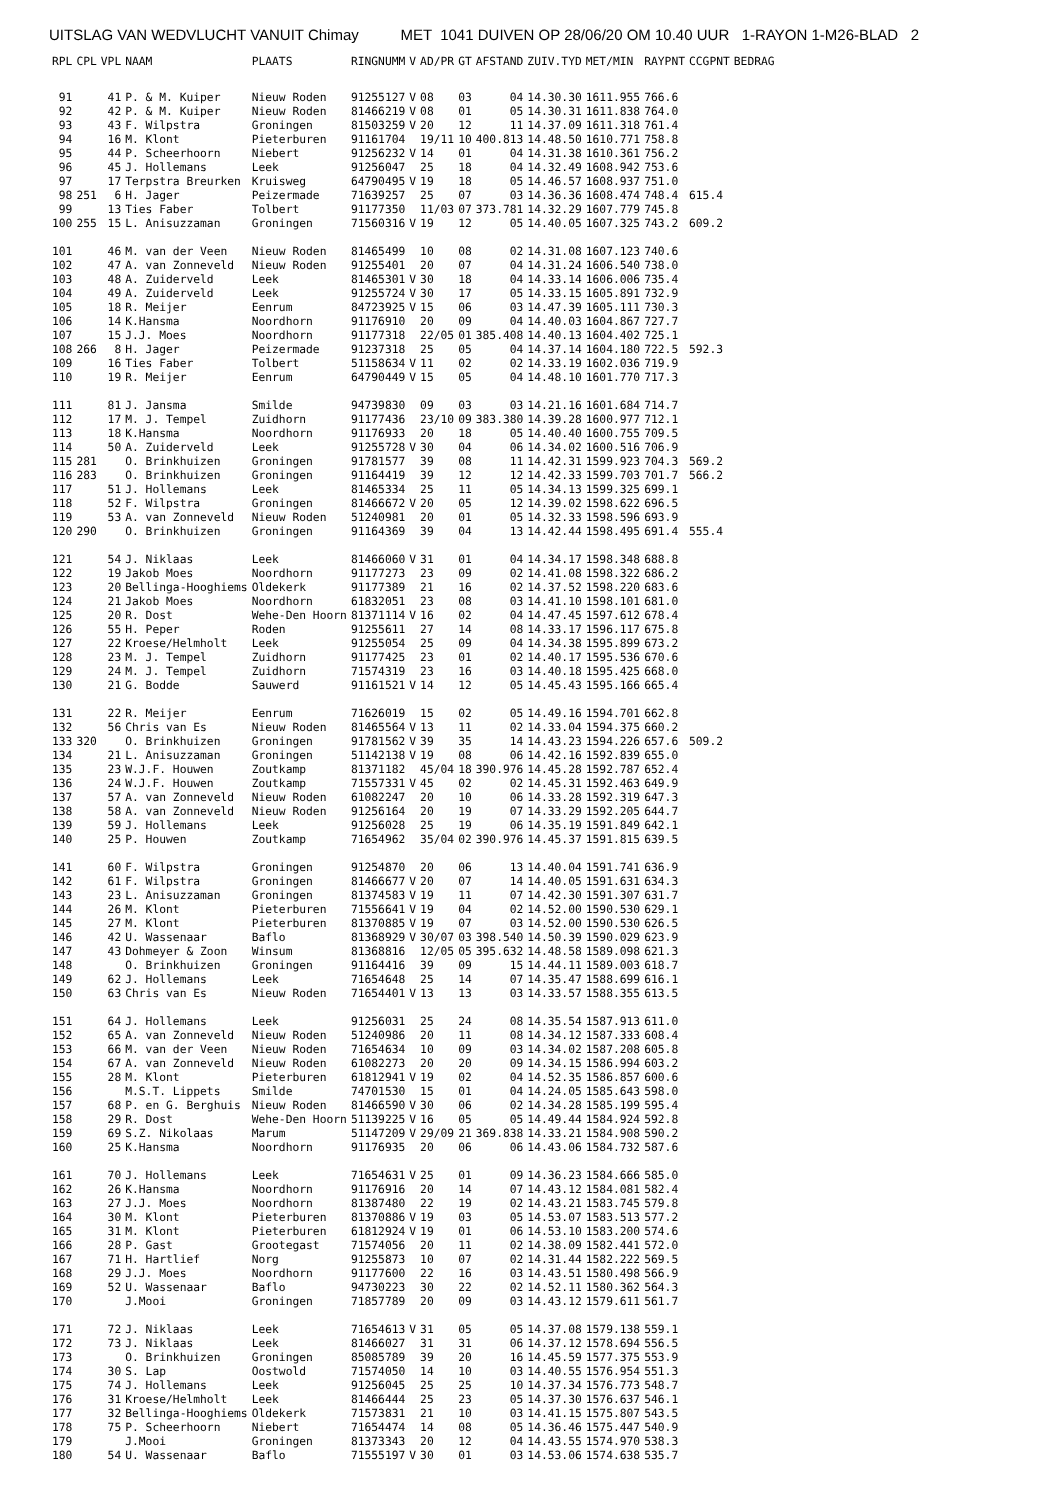UITSLAG VAN WEDVLUCHT VANUIT Chimay MET 1041 DUIVEN OP 28/06/20 OM 10.40 UUR 1-RAYON 1-M26-BLAD 2
| RPL | CPL | VPL | NAAM | PLAATS | RINGNUMM | V | AD/PR | GT | AFSTAND | ZUIV.TYD | MET/MIN | RAYPNT | CCGPNT | BEDRAG |
| --- | --- | --- | --- | --- | --- | --- | --- | --- | --- | --- | --- | --- | --- | --- |
| 91 | | 41 | P. & M. Kuiper | Nieuw Roden | 91255127 | V | 08 | 03 | 04 | 14.30.30 | 1611.955 | 766.6 | | |
| 92 | | 42 | P. & M. Kuiper | Nieuw Roden | 81466219 | V | 08 | 01 | 05 | 14.30.31 | 1611.838 | 764.0 | | |
| 93 | | 43 | F. Wilpstra | Groningen | 81503259 | V | 20 | 12 | 11 | 14.37.09 | 1611.318 | 761.4 | | |
| 94 | | 16 | M. Klont | Pieterburen | 91161704 | | 19/11 | 10 | 400.813 | 14.48.50 | 1610.771 | 758.8 | | |
| 95 | | 44 | P. Scheerhoorn | Niebert | 91256232 | V | 14 | 01 | 04 | 14.31.38 | 1610.361 | 756.2 | | |
| 96 | | 45 | J. Hollemans | Leek | 91256047 | | 25 | 18 | 04 | 14.32.49 | 1608.942 | 753.6 | | |
| 97 | | 17 | Terpstra Breurken | Kruisweg | 64790495 | V | 19 | 18 | 05 | 14.46.57 | 1608.937 | 751.0 | | |
| 98 | 251 | 6 | H. Jager | Peizermade | 71639257 | | 25 | 07 | 03 | 14.36.36 | 1608.474 | 748.4 | 615.4 | |
| 99 | | 13 | Ties Faber | Tolbert | 91177350 | | 11/03 | 07 | 373.781 | 14.32.29 | 1607.779 | 745.8 | | |
| 100 | 255 | 15 | L. Anisuzzaman | Groningen | 71560316 | V | 19 | 12 | 05 | 14.40.05 | 1607.325 | 743.2 | 609.2 | |
| 101 | | 46 | M. van der Veen | Nieuw Roden | 81465499 | | 10 | 08 | 02 | 14.31.08 | 1607.123 | 740.6 | | |
| 102 | | 47 | A. van Zonneveld | Nieuw Roden | 91255401 | | 20 | 07 | 04 | 14.31.24 | 1606.540 | 738.0 | | |
| 103 | | 48 | A. Zuiderveld | Leek | 81465301 | V | 30 | 18 | 04 | 14.33.14 | 1606.006 | 735.4 | | |
| 104 | | 49 | A. Zuiderveld | Leek | 91255724 | V | 30 | 17 | 05 | 14.33.15 | 1605.891 | 732.9 | | |
| 105 | | 18 | R. Meijer | Eenrum | 84723925 | V | 15 | 06 | 03 | 14.47.39 | 1605.111 | 730.3 | | |
| 106 | | 14 | K.Hansma | Noordhorn | 91176910 | | 20 | 09 | 04 | 14.40.03 | 1604.867 | 727.7 | | |
| 107 | | 15 | J.J. Moes | Noordhorn | 91177318 | | 22/05 | 01 | 385.408 | 14.40.13 | 1604.402 | 725.1 | | |
| 108 | 266 | 8 | H. Jager | Peizermade | 91237318 | | 25 | 05 | 04 | 14.37.14 | 1604.180 | 722.5 | 592.3 | |
| 109 | | 16 | Ties Faber | Tolbert | 51158634 | V | 11 | 02 | 02 | 14.33.19 | 1602.036 | 719.9 | | |
| 110 | | 19 | R. Meijer | Eenrum | 64790449 | V | 15 | 05 | 04 | 14.48.10 | 1601.770 | 717.3 | | |
| 111 | | 81 | J. Jansma | Smilde | 94739830 | | 09 | 03 | 03 | 14.21.16 | 1601.684 | 714.7 | | |
| 112 | | 17 | M. J. Tempel | Zuidhorn | 91177436 | | 23/10 | 09 | 383.380 | 14.39.28 | 1600.977 | 712.1 | | |
| 113 | | 18 | K.Hansma | Noordhorn | 91176933 | | 20 | 18 | 05 | 14.40.40 | 1600.755 | 709.5 | | |
| 114 | | 50 | A. Zuiderveld | Leek | 91255728 | V | 30 | 04 | 06 | 14.34.02 | 1600.516 | 706.9 | | |
| 115 | 281 | | O. Brinkhuizen | Groningen | 91781577 | | 39 | 08 | 11 | 14.42.31 | 1599.923 | 704.3 | 569.2 | |
| 116 | 283 | | O. Brinkhuizen | Groningen | 91164419 | | 39 | 12 | 12 | 14.42.33 | 1599.703 | 701.7 | 566.2 | |
| 117 | | 51 | J. Hollemans | Leek | 81465334 | | 25 | 11 | 05 | 14.34.13 | 1599.325 | 699.1 | | |
| 118 | | 52 | F. Wilpstra | Groningen | 81466672 | V | 20 | 05 | 12 | 14.39.02 | 1598.622 | 696.5 | | |
| 119 | | 53 | A. van Zonneveld | Nieuw Roden | 51240981 | | 20 | 01 | 05 | 14.32.33 | 1598.596 | 693.9 | | |
| 120 | 290 | | O. Brinkhuizen | Groningen | 91164369 | | 39 | 04 | 13 | 14.42.44 | 1598.495 | 691.4 | 555.4 | |
| 121 | | 54 | J. Niklaas | Leek | 81466060 | V | 31 | 01 | 04 | 14.34.17 | 1598.348 | 688.8 | | |
| 122 | | 19 | Jakob Moes | Noordhorn | 91177273 | | 23 | 09 | 02 | 14.41.08 | 1598.322 | 686.2 | | |
| 123 | | 20 | Bellinga-Hooghiems | Oldekerk | 91177389 | | 21 | 16 | 02 | 14.37.52 | 1598.220 | 683.6 | | |
| 124 | | 21 | Jakob Moes | Noordhorn | 61832051 | | 23 | 08 | 03 | 14.41.10 | 1598.101 | 681.0 | | |
| 125 | | 20 | R. Dost | Wehe-Den Hoorn | 81371114 | V | 16 | 02 | 04 | 14.47.45 | 1597.612 | 678.4 | | |
| 126 | | 55 | H. Peper | Roden | 91255611 | | 27 | 14 | 08 | 14.33.17 | 1596.117 | 675.8 | | |
| 127 | | 22 | Kroese/Helmholt | Leek | 91255054 | | 25 | 09 | 04 | 14.34.38 | 1595.899 | 673.2 | | |
| 128 | | 23 | M. J. Tempel | Zuidhorn | 91177425 | | 23 | 01 | 02 | 14.40.17 | 1595.536 | 670.6 | | |
| 129 | | 24 | M. J. Tempel | Zuidhorn | 71574319 | | 23 | 16 | 03 | 14.40.18 | 1595.425 | 668.0 | | |
| 130 | | 21 | G. Bodde | Sauwerd | 91161521 | V | 14 | 12 | 05 | 14.45.43 | 1595.166 | 665.4 | | |
| 131 | | 22 | R. Meijer | Eenrum | 71626019 | | 15 | 02 | 05 | 14.49.16 | 1594.701 | 662.8 | | |
| 132 | | 56 | Chris van Es | Nieuw Roden | 81465564 | V | 13 | 11 | 02 | 14.33.04 | 1594.375 | 660.2 | | |
| 133 | 320 | | O. Brinkhuizen | Groningen | 91781562 | V | 39 | 35 | 14 | 14.43.23 | 1594.226 | 657.6 | 509.2 | |
| 134 | | 21 | L. Anisuzzaman | Groningen | 51142138 | V | 19 | 08 | 06 | 14.42.16 | 1592.839 | 655.0 | | |
| 135 | | 23 | W.J.F. Houwen | Zoutkamp | 81371182 | | 45/04 | 18 | 390.976 | 14.45.28 | 1592.787 | 652.4 | | |
| 136 | | 24 | W.J.F. Houwen | Zoutkamp | 71557331 | V | 45 | 02 | 02 | 14.45.31 | 1592.463 | 649.9 | | |
| 137 | | 57 | A. van Zonneveld | Nieuw Roden | 61082247 | | 20 | 10 | 06 | 14.33.28 | 1592.319 | 647.3 | | |
| 138 | | 58 | A. van Zonneveld | Nieuw Roden | 91256164 | | 20 | 19 | 07 | 14.33.29 | 1592.205 | 644.7 | | |
| 139 | | 59 | J. Hollemans | Leek | 91256028 | | 25 | 19 | 06 | 14.35.19 | 1591.849 | 642.1 | | |
| 140 | | 25 | P. Houwen | Zoutkamp | 71654962 | | 35/04 | 02 | 390.976 | 14.45.37 | 1591.815 | 639.5 | | |
| 141 | | 60 | F. Wilpstra | Groningen | 91254870 | | 20 | 06 | 13 | 14.40.04 | 1591.741 | 636.9 | | |
| 142 | | 61 | F. Wilpstra | Groningen | 81466677 | V | 20 | 07 | 14 | 14.40.05 | 1591.631 | 634.3 | | |
| 143 | | 23 | L. Anisuzzaman | Groningen | 81374583 | V | 19 | 11 | 07 | 14.42.30 | 1591.307 | 631.7 | | |
| 144 | | 26 | M. Klont | Pieterburen | 71556641 | V | 19 | 04 | 02 | 14.52.00 | 1590.530 | 629.1 | | |
| 145 | | 27 | M. Klont | Pieterburen | 81370885 | V | 19 | 07 | 03 | 14.52.00 | 1590.530 | 626.5 | | |
| 146 | | 42 | U. Wassenaar | Baflo | 81368929 | V | 30/07 | 03 | 398.540 | 14.50.39 | 1590.029 | 623.9 | | |
| 147 | | 43 | Dohmeyer & Zoon | Winsum | 81368816 | | 12/05 | 05 | 395.632 | 14.48.58 | 1589.098 | 621.3 | | |
| 148 | | | O. Brinkhuizen | Groningen | 91164416 | | 39 | 09 | 15 | 14.44.11 | 1589.003 | 618.7 | | |
| 149 | | 62 | J. Hollemans | Leek | 71654648 | | 25 | 14 | 07 | 14.35.47 | 1588.699 | 616.1 | | |
| 150 | | 63 | Chris van Es | Nieuw Roden | 71654401 | V | 13 | 13 | 03 | 14.33.57 | 1588.355 | 613.5 | | |
| 151 | | 64 | J. Hollemans | Leek | 91256031 | | 25 | 24 | 08 | 14.35.54 | 1587.913 | 611.0 | | |
| 152 | | 65 | A. van Zonneveld | Nieuw Roden | 51240986 | | 20 | 11 | 08 | 14.34.12 | 1587.333 | 608.4 | | |
| 153 | | 66 | M. van der Veen | Nieuw Roden | 71654634 | | 10 | 09 | 03 | 14.34.02 | 1587.208 | 605.8 | | |
| 154 | | 67 | A. van Zonneveld | Nieuw Roden | 61082273 | | 20 | 20 | 09 | 14.34.15 | 1586.994 | 603.2 | | |
| 155 | | 28 | M. Klont | Pieterburen | 61812941 | V | 19 | 02 | 04 | 14.52.35 | 1586.857 | 600.6 | | |
| 156 | | | M.S.T. Lippets | Smilde | 74701530 | | 15 | 01 | 04 | 14.24.05 | 1585.643 | 598.0 | | |
| 157 | | 68 | P. en G. Berghuis | Nieuw Roden | 81466590 | V | 30 | 06 | 02 | 14.34.28 | 1585.199 | 595.4 | | |
| 158 | | 29 | R. Dost | Wehe-Den Hoorn | 51139225 | V | 16 | 05 | 05 | 14.49.44 | 1584.924 | 592.8 | | |
| 159 | | 69 | S.Z. Nikolaas | Marum | 51147209 | V | 29/09 | 21 | 369.838 | 14.33.21 | 1584.908 | 590.2 | | |
| 160 | | 25 | K.Hansma | Noordhorn | 91176935 | | 20 | 06 | 06 | 14.43.06 | 1584.732 | 587.6 | | |
| 161 | | 70 | J. Hollemans | Leek | 71654631 | V | 25 | 01 | 09 | 14.36.23 | 1584.666 | 585.0 | | |
| 162 | | 26 | K.Hansma | Noordhorn | 91176916 | | 20 | 14 | 07 | 14.43.12 | 1584.081 | 582.4 | | |
| 163 | | 27 | J.J. Moes | Noordhorn | 81387480 | | 22 | 19 | 02 | 14.43.21 | 1583.745 | 579.8 | | |
| 164 | | 30 | M. Klont | Pieterburen | 81370886 | V | 19 | 03 | 05 | 14.53.07 | 1583.513 | 577.2 | | |
| 165 | | 31 | M. Klont | Pieterburen | 61812924 | V | 19 | 01 | 06 | 14.53.10 | 1583.200 | 574.6 | | |
| 166 | | 28 | P. Gast | Grootegast | 71574056 | | 20 | 11 | 02 | 14.38.09 | 1582.441 | 572.0 | | |
| 167 | | 71 | H. Hartlief | Norg | 91255873 | | 10 | 07 | 02 | 14.31.44 | 1582.222 | 569.5 | | |
| 168 | | 29 | J.J. Moes | Noordhorn | 91177600 | | 22 | 16 | 03 | 14.43.51 | 1580.498 | 566.9 | | |
| 169 | | 52 | U. Wassenaar | Baflo | 94730223 | | 30 | 22 | 02 | 14.52.11 | 1580.362 | 564.3 | | |
| 170 | | | J.Mooi | Groningen | 71857789 | | 20 | 09 | 03 | 14.43.12 | 1579.611 | 561.7 | | |
| 171 | | 72 | J. Niklaas | Leek | 71654613 | V | 31 | 05 | 05 | 14.37.08 | 1579.138 | 559.1 | | |
| 172 | | 73 | J. Niklaas | Leek | 81466027 | | 31 | 31 | 06 | 14.37.12 | 1578.694 | 556.5 | | |
| 173 | | | O. Brinkhuizen | Groningen | 85085789 | | 39 | 20 | 16 | 14.45.59 | 1577.375 | 553.9 | | |
| 174 | | 30 | S. Lap | Oostwold | 71574050 | | 14 | 10 | 03 | 14.40.55 | 1576.954 | 551.3 | | |
| 175 | | 74 | J. Hollemans | Leek | 91256045 | | 25 | 25 | 10 | 14.37.34 | 1576.773 | 548.7 | | |
| 176 | | 31 | Kroese/Helmholt | Leek | 81466444 | | 25 | 23 | 05 | 14.37.30 | 1576.637 | 546.1 | | |
| 177 | | 32 | Bellinga-Hooghiems | Oldekerk | 71573831 | | 21 | 10 | 03 | 14.41.15 | 1575.807 | 543.5 | | |
| 178 | | 75 | P. Scheerhoorn | Niebert | 71654474 | | 14 | 08 | 05 | 14.36.46 | 1575.447 | 540.9 | | |
| 179 | | | J.Mooi | Groningen | 81373343 | | 20 | 12 | 04 | 14.43.55 | 1574.970 | 538.3 | | |
| 180 | | 54 | U. Wassenaar | Baflo | 71555197 | V | 30 | 01 | 03 | 14.53.06 | 1574.638 | 535.7 | | |